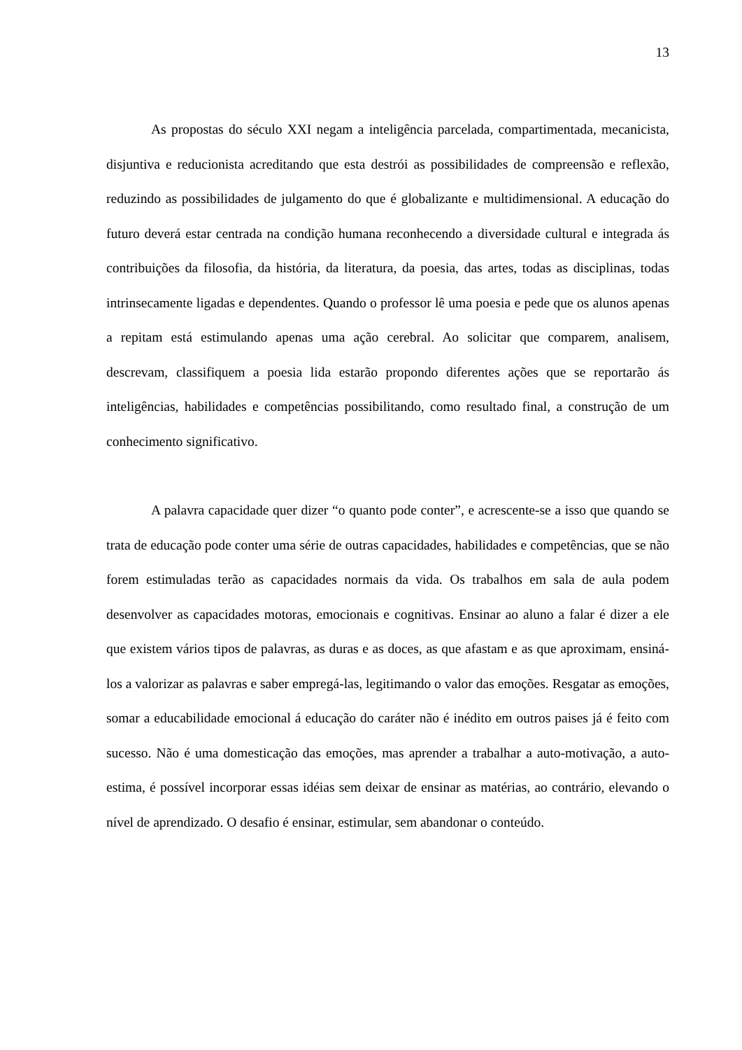13
As propostas do século XXI negam a inteligência parcelada, compartimentada, mecanicista, disjuntiva e reducionista acreditando que esta destrói as possibilidades de compreensão e reflexão, reduzindo as possibilidades de julgamento do que é globalizante e multidimensional. A educação do futuro deverá estar centrada na condição humana reconhecendo a diversidade cultural e integrada ás contribuições da filosofia, da história, da literatura, da poesia, das artes, todas as disciplinas, todas intrinsecamente ligadas e dependentes. Quando o professor lê uma poesia e pede que os alunos apenas a repitam está estimulando apenas uma ação cerebral. Ao solicitar que comparem, analisem, descrevam, classifiquem a poesia lida estarão propondo diferentes ações que se reportarão ás inteligências, habilidades e competências possibilitando, como resultado final, a construção de um conhecimento significativo.
A palavra capacidade quer dizer “o quanto pode conter”, e acrescente-se a isso que quando se trata de educação pode conter uma série de outras capacidades, habilidades e competências, que se não forem estimuladas terão as capacidades normais da vida. Os trabalhos em sala de aula podem desenvolver as capacidades motoras, emocionais e cognitivas. Ensinar ao aluno a falar é dizer a ele que existem vários tipos de palavras, as duras e as doces, as que afastam e as que aproximam, ensiná-los a valorizar as palavras e saber empregá-las, legitimando o valor das emoções. Resgatar as emoções, somar a educabilidade emocional á educação do caráter não é inédito em outros paises já é feito com sucesso. Não é uma domesticação das emoções, mas aprender a trabalhar a auto-motivação, a auto-estima, é possível incorporar essas idéias sem deixar de ensinar as matérias, ao contrário, elevando o nível de aprendizado. O desafio é ensinar, estimular, sem abandonar o conteúdo.